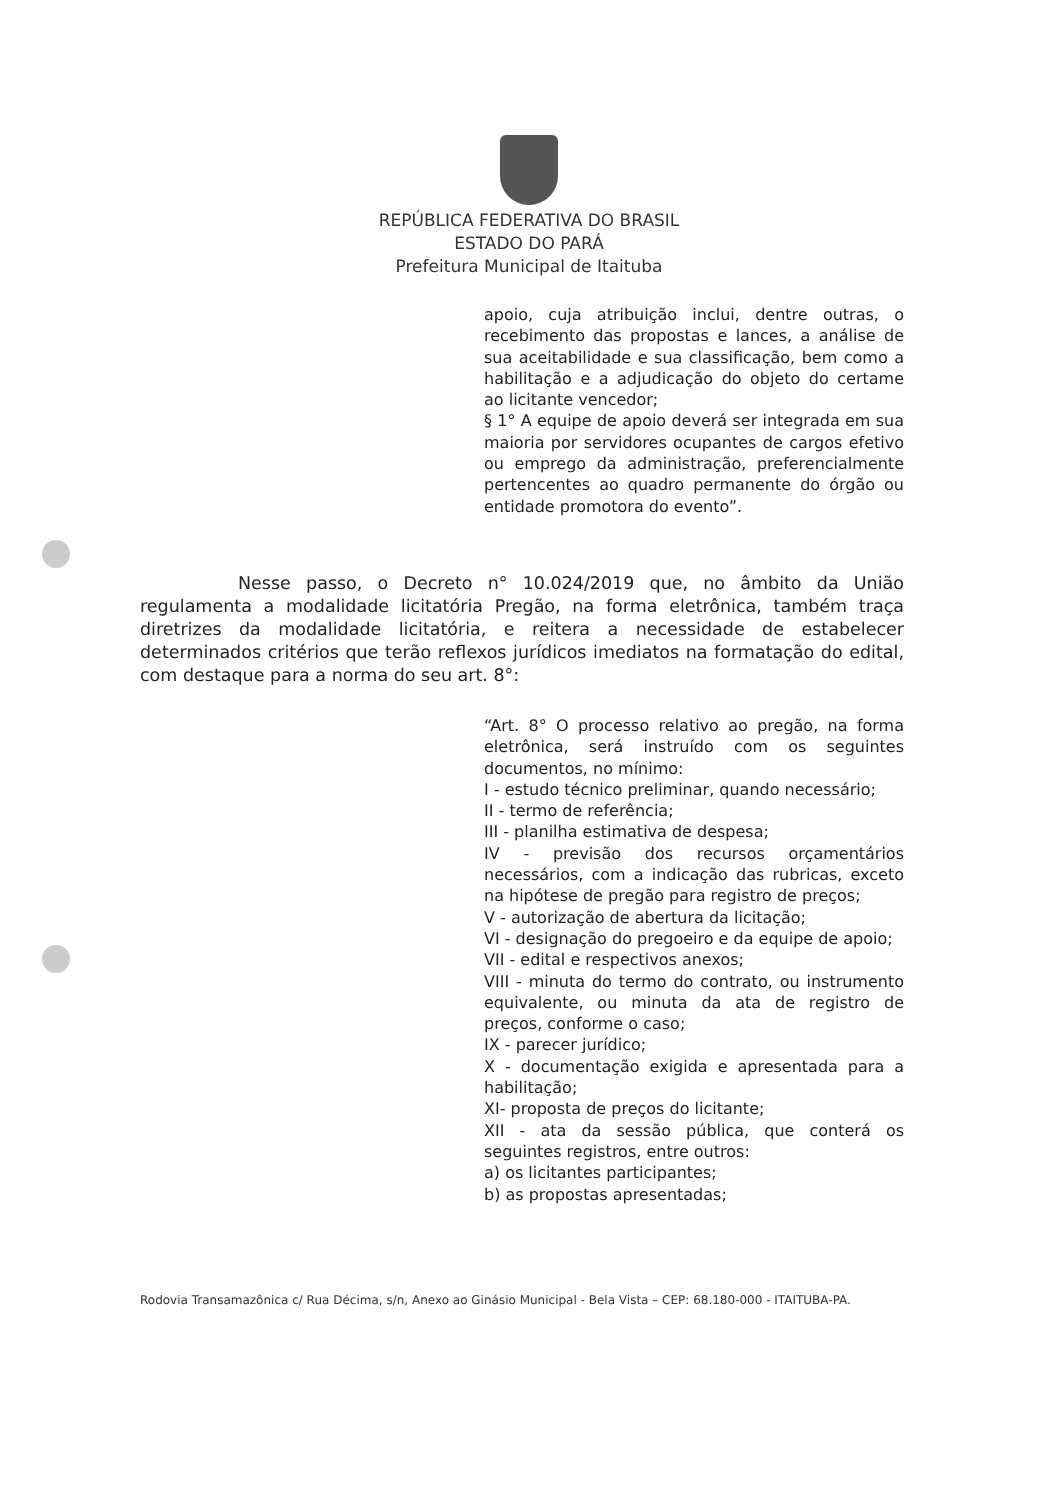REPÚBLICA FEDERATIVA DO BRASIL
ESTADO DO PARÁ
Prefeitura Municipal de Itaituba
apoio, cuja atribuição inclui, dentre outras, o recebimento das propostas e lances, a análise de sua aceitabilidade e sua classificação, bem como a habilitação e a adjudicação do objeto do certame ao licitante vencedor;
§ 1° A equipe de apoio deverá ser integrada em sua maioria por servidores ocupantes de cargos efetivo ou emprego da administração, preferencialmente pertencentes ao quadro permanente do órgão ou entidade promotora do evento”.
Nesse passo, o Decreto n° 10.024/2019 que, no âmbito da União regulamenta a modalidade licitatória Pregão, na forma eletrônica, também traça diretrizes da modalidade licitatória, e reitera a necessidade de estabelecer determinados critérios que terão reflexos jurídicos imediatos na formatação do edital, com destaque para a norma do seu art. 8°:
“Art. 8° O processo relativo ao pregão, na forma eletrônica, será instruído com os seguintes documentos, no mínimo:
I - estudo técnico preliminar, quando necessário;
II - termo de referência;
III - planilha estimativa de despesa;
IV - previsão dos recursos orçamentários necessários, com a indicação das rubricas, exceto na hipótese de pregão para registro de preços;
V - autorização de abertura da licitação;
VI - designação do pregoeiro e da equipe de apoio;
VII - edital e respectivos anexos;
VIII - minuta do termo do contrato, ou instrumento equivalente, ou minuta da ata de registro de preços, conforme o caso;
IX - parecer jurídico;
X - documentação exigida e apresentada para a habilitação;
XI- proposta de preços do licitante;
XII - ata da sessão pública, que conterá os seguintes registros, entre outros:
a) os licitantes participantes;
b) as propostas apresentadas;
Rodovia Transamazônica c/ Rua Décima, s/n, Anexo ao Ginásio Municipal - Bela Vista – CEP: 68.180-000 - ITAITUBA-PA.